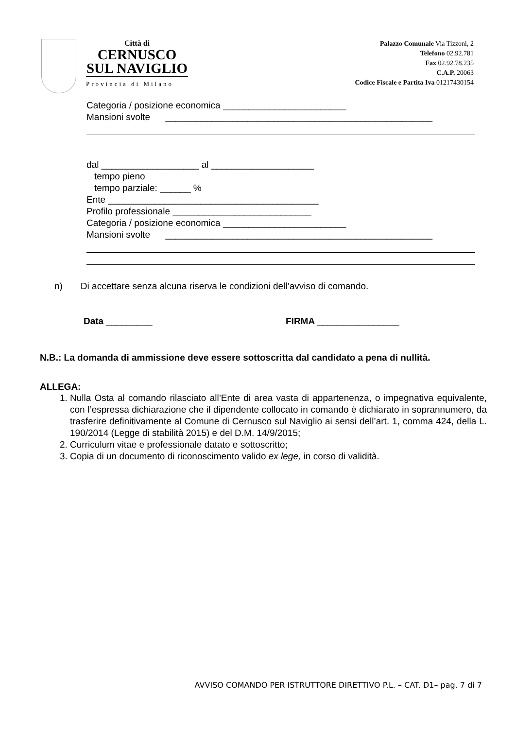Città di
CERNUSCO
SUL NAVIGLIO
Provincia di Milano
Palazzo Comunale Via Tizzoni, 2
Telefono 02.92.781
Fax 02.92.78.235
C.A.P. 20063
Codice Fiscale e Partita Iva 01217430154
Categoria / posizione economica ________________________
Mansioni svolte ____________________________________________________
dal ___________________ al ____________________
tempo pieno
tempo parziale: ______ %
Ente _________________________________________
Profilo professionale ___________________________
Categoria / posizione economica ________________________
Mansioni svolte ____________________________________________________
n) Di accettare senza alcuna riserva le condizioni dell’avviso di comando.
Data _________ FIRMA ________________
N.B.: La domanda di ammissione deve essere sottoscritta dal candidato a pena di nullità.
ALLEGA:
1. Nulla Osta al comando rilasciato all’Ente di area vasta di appartenenza, o impegnativa equivalente, con l’espressa dichiarazione che il dipendente collocato in comando è dichiarato in soprannumero, da trasferire definitivamente al Comune di Cernusco sul Naviglio ai sensi dell’art. 1, comma 424, della L. 190/2014 (Legge di stabilità 2015) e del D.M. 14/9/2015;
2. Curriculum vitae e professionale datato e sottoscritto;
3. Copia di un documento di riconoscimento valido ex lege, in corso di validità.
AVVISO COMANDO PER ISTRUTTORE DIRETTIVO P.L. – CAT. D1– pag. 7 di 7